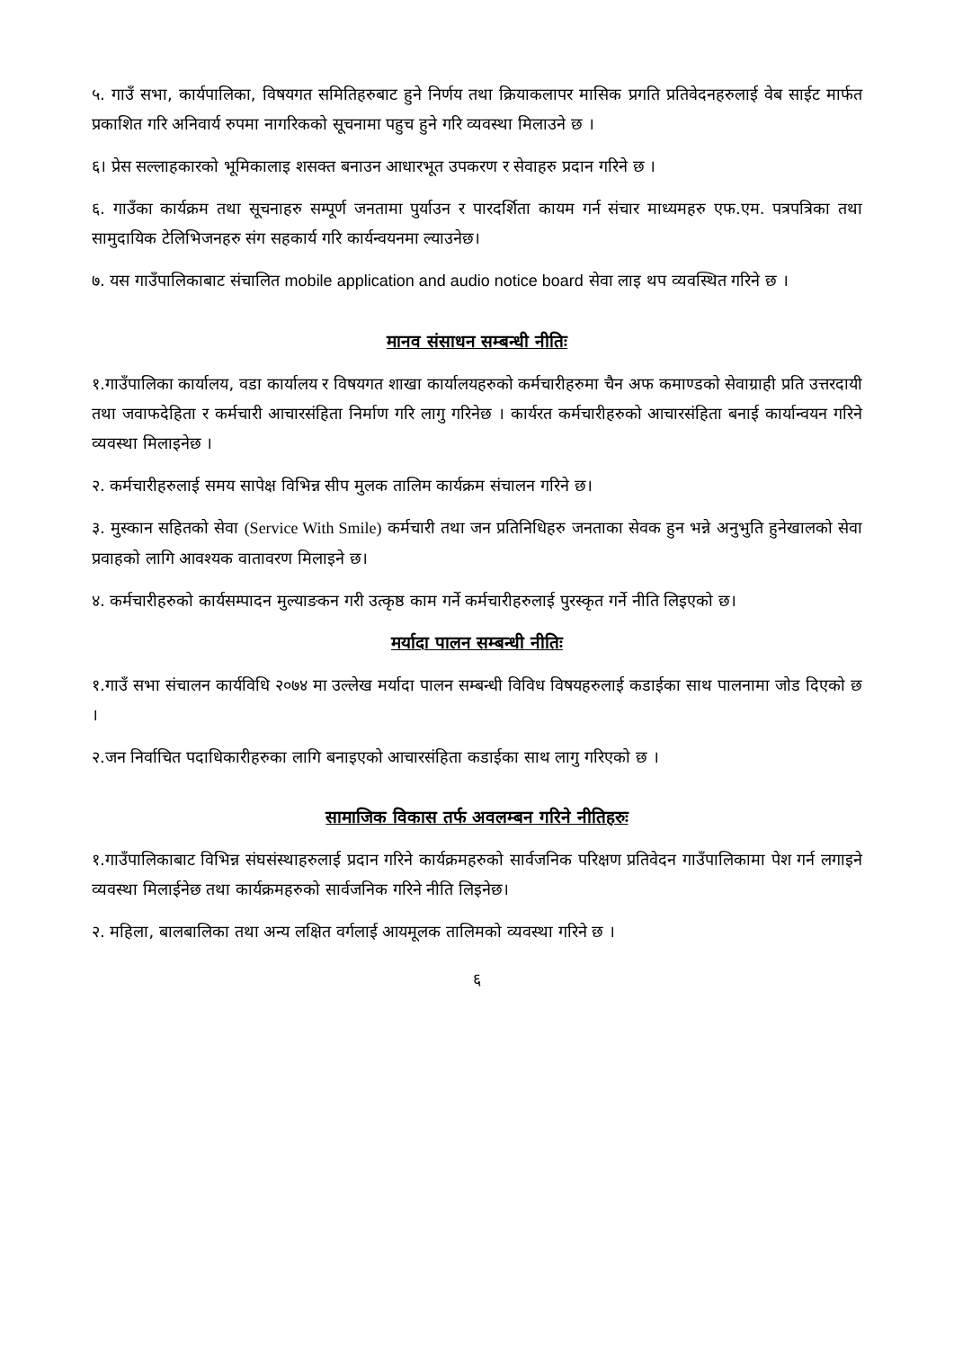५. गाउँ सभा, कार्यपालिका, विषयगत समितिहरुबाट हुने निर्णय तथा क्रियाकलापर मासिक प्रगति प्रतिवेदनहरुलाई वेब साईट मार्फत प्रकाशित गरि अनिवार्य रुपमा नागरिकको सूचनामा पहुच हुने गरि व्यवस्था मिलाउने छ ।
६। प्रेस सल्लाहकारको भूमिकालाइ शसक्त बनाउन आधारभूत उपकरण र सेवाहरु प्रदान गरिने छ ।
६. गाउँका कार्यक्रम तथा सूचनाहरु सम्पूर्ण जनतामा पुर्याउन र पारदर्शिता कायम गर्न संचार माध्यमहरु एफ.एम. पत्रपत्रिका तथा सामुदायिक टेलिभिजनहरु संग सहकार्य गरि कार्यन्वयनमा ल्याउनेछ।
७. यस गाउँपालिकाबाट संचालित mobile application and audio notice board सेवा लाइ थप व्यवस्थित गरिने छ ।
मानव संसाधन सम्बन्धी नीतिः
१.गाउँपालिका कार्यालय, वडा कार्यालय र विषयगत शाखा कार्यालयहरुको कर्मचारीहरुमा चैन अफ कमाण्डको सेवाग्राही प्रति उत्तरदायी तथा जवाफदेहिता र कर्मचारी आचारसंहिता निर्माण गरि लागु गरिनेछ । कार्यरत कर्मचारीहरुको आचारसंहिता बनाई कार्यान्वयन गरिने व्यवस्था मिलाइनेछ ।
२. कर्मचारीहरुलाई समय सापेक्ष विभिन्न सीप मुलक तालिम कार्यक्रम संचालन गरिने छ।
३. मुस्कान सहितको सेवा (Service With Smile) कर्मचारी तथा जन प्रतिनिधिहरु जनताका सेवक हुन भन्ने अनुभुति हुनेखालको सेवा प्रवाहको लागि आवश्यक वातावरण मिलाइने छ।
४. कर्मचारीहरुको कार्यसम्पादन मुल्याङकन गरी उत्कृष्ठ काम गर्ने कर्मचारीहरुलाई पुरस्कृत गर्ने नीति लिइएको छ।
मर्यादा पालन सम्बन्धी नीतिः
१.गाउँ सभा संचालन कार्यविधि २०७४ मा उल्लेख मर्यादा पालन सम्बन्धी विविध विषयहरुलाई कडाईका साथ पालनामा जोड दिएको छ ।
२.जन निर्वाचित पदाधिकारीहरुका लागि बनाइएको आचारसंहिता कडाईका साथ लागु गरिएको छ ।
सामाजिक विकास तर्फ अवलम्बन गरिने नीतिहरुः
१.गाउँपालिकाबाट विभिन्न संघसंस्थाहरुलाई प्रदान गरिने कार्यक्रमहरुको सार्वजनिक परिक्षण प्रतिवेदन गाउँपालिकामा पेश गर्न लगाइने व्यवस्था मिलाईनेछ तथा कार्यक्रमहरुको सार्वजनिक गरिने नीति लिइनेछ।
२. महिला, बालबालिका तथा अन्य लक्षित वर्गलाई आयमूलक तालिमको व्यवस्था गरिने छ ।
६